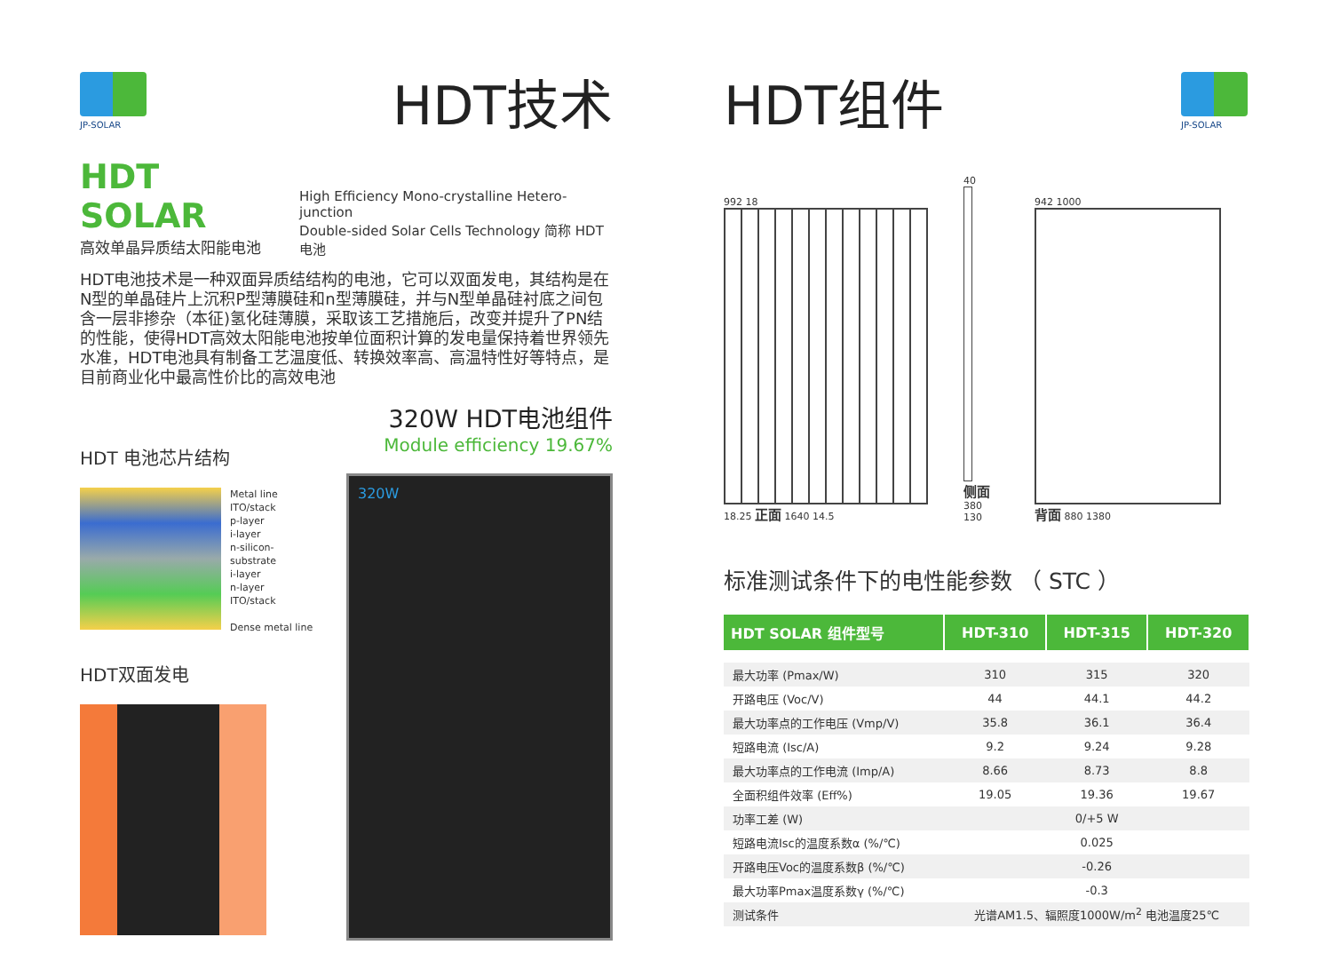JP-SOLAR
HDT技术
HDT SOLAR
高效单晶异质结太阳能电池
High Efficiency Mono-crystalline Hetero-junction
Double-sided Solar Cells Technology 简称 HDT 电池
HDT电池技术是一种双面异质结结构的电池，它可以双面发电，其结构是在N型的单晶硅片上沉积P型薄膜硅和n型薄膜硅，并与N型单晶硅衬底之间包含一层非掺杂（本征)氢化硅薄膜，采取该工艺措施后，改变并提升了PN结的性能，使得HDT高效太阳能电池按单位面积计算的发电量保持着世界领先水准，HDT电池具有制备工艺温度低、转换效率高、高温特性好等特点，是目前商业化中最高性价比的高效电池
HDT 电池芯片结构
Metal line
ITO/stack
p-layer
i-layer
n-silicon-substrate
i-layer
n-layer
ITO/stack
Dense metal line
HDT双面发电
320W HDT电池组件
Module efficiency 19.67%
320W
HDT组件
JP-SOLAR
992 18
18.25 正面 1640 14.5
40
侧面 380 130
942 1000
背面 880 1380
标准测试条件下的电性能参数 （ STC ）
| HDT SOLAR 组件型号 | HDT-310 | HDT-315 | HDT-320 |
| --- | --- | --- | --- |
| 最大功率 (Pmax/W) | 310 | 315 | 320 |
| 开路电压 (Voc/V) | 44 | 44.1 | 44.2 |
| 最大功率点的工作电压 (Vmp/V) | 35.8 | 36.1 | 36.4 |
| 短路电流 (Isc/A) | 9.2 | 9.24 | 9.28 |
| 最大功率点的工作电流 (Imp/A) | 8.66 | 8.73 | 8.8 |
| 全面积组件效率 (Eff%) | 19.05 | 19.36 | 19.67 |
| 功率工差 (W) | 0/+5 W | | |
| 短路电流Isc的温度系数α (%/℃) | 0.025 | | |
| 开路电压Voc的温度系数β (%/℃) | -0.26 | | |
| 最大功率Pmax温度系数γ (%/℃) | -0.3 | | |
| 测试条件 | 光谱AM1.5、辐照度1000W/m<sup>2</sup> 电池温度25℃ | | |